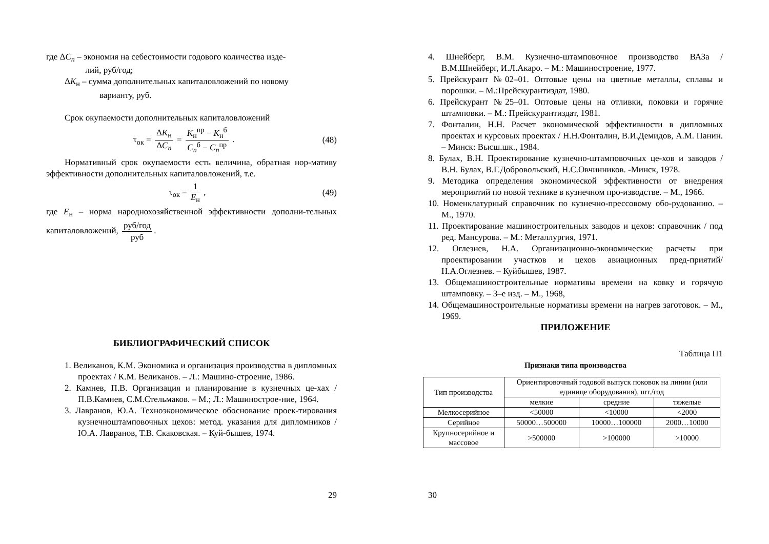где ΔC<sub>п</sub> – экономия на себестоимости годового количества изде-
лий, руб/год;
ΔK<sub>н</sub> – сумма дополнительных капиталовложений по новому
варианту, руб.
Срок окупаемости дополнительных капиталовложений
τ<sub>ок</sub> = ΔK<sub>н</sub> ΔC<sub>п</sub> = K<sub>н</sub><sup>пр</sup> − K<sub>н</sub><sup>б</sup> C<sub>п</sub><sup>б</sup> − C<sub>п</sub><sup>пр</sup> . (48)
Нормативный срок окупаемости есть величина, обратная нор-мативу эффективности дополнительных капиталовложений, т.е.
τ<sub>ок</sub> = 1 E<sub>н</sub> , (49)
где E<sub>н</sub> – норма народнохозяйственной эффективности дополни-тельных капиталовложений, руб/год руб.
БИБЛИОГРАФИЧЕСКИЙ СПИСОК
1. Великанов, К.М. Экономика и организация производства в дипломных проектах / К.М. Великанов. – Л.: Машино-строение, 1986.
2. Камнев, П.В. Организация и планирование в кузнечных це-хах / П.В.Камнев, С.М.Стельмаков. – М.; Л.: Машинострое-ние, 1964.
3. Лавранов, Ю.А. Техноэкономическое обоснование проек-тирования кузнечноштамповочных цехов: метод. указания для дипломников / Ю.А. Лавранов, Т.В. Скаковская. – Куй-бышев, 1974.
29
4. Шнейберг, В.М. Кузнечно-штамповочное производство ВАЗа / В.М.Шнейберг, И.Л.Акаро. – М.: Машиностроение, 1977.
5. Прейскурант №02–01. Оптовые цены на цветные металлы, сплавы и порошки. – М.:Прейскурантиздат, 1980.
6. Прейскурант №25–01. Оптовые цены на отливки, поковки и горячие штамповки. – М.: Прейскурантиздат, 1981.
7. Фонталин, Н.Н. Расчет экономической эффективности в дипломных проектах и курсовых проектах / Н.Н.Фонталин, В.И.Демидов, А.М. Панин. – Минск: Высш.шк., 1984.
8. Булах, В.Н. Проектирование кузнечно-штамповочных це-хов и заводов / В.Н. Булах, В.Г.Добровольский, Н.С.Овчинников. -Минск, 1978.
9. Методика определения экономической эффективности от внедрения мероприятий по новой технике в кузнечном про-изводстве. – М., 1966.
10. Номенклатурный справочник по кузнечно-прессовому обо-рудованию. – М., 1970.
11. Проектирование машиностроительных заводов и цехов: справочник / под ред. Мансурова. – М.: Металлургия, 1971.
12. Оглезнев, Н.А. Организационно-экономические расчеты при проектировании участков и цехов авиационных пред-приятий/ Н.А.Оглезнев. – Куйбышев, 1987.
13. Общемашиностроительные нормативы времени на ковку и горячую штамповку. – 3–е изд. – М., 1968,
14. Общемашиностроительные нормативы времени на нагрев заготовок. – М., 1969.
ПРИЛОЖЕНИЕ
Таблица П1
Признаки типа производства
| Тип производства | Ориентировочный годовой выпуск поковок на линии (или единице оборудования), шт./год | | |
| | мелкие | средние | тяжелые |
| Мелкосерийное | <50000 | <10000 | <2000 |
| Серийное | 50000…500000 | 10000…100000 | 2000…10000 |
| Крупносерийное и массовое | >500000 | >100000 | >10000 |
30